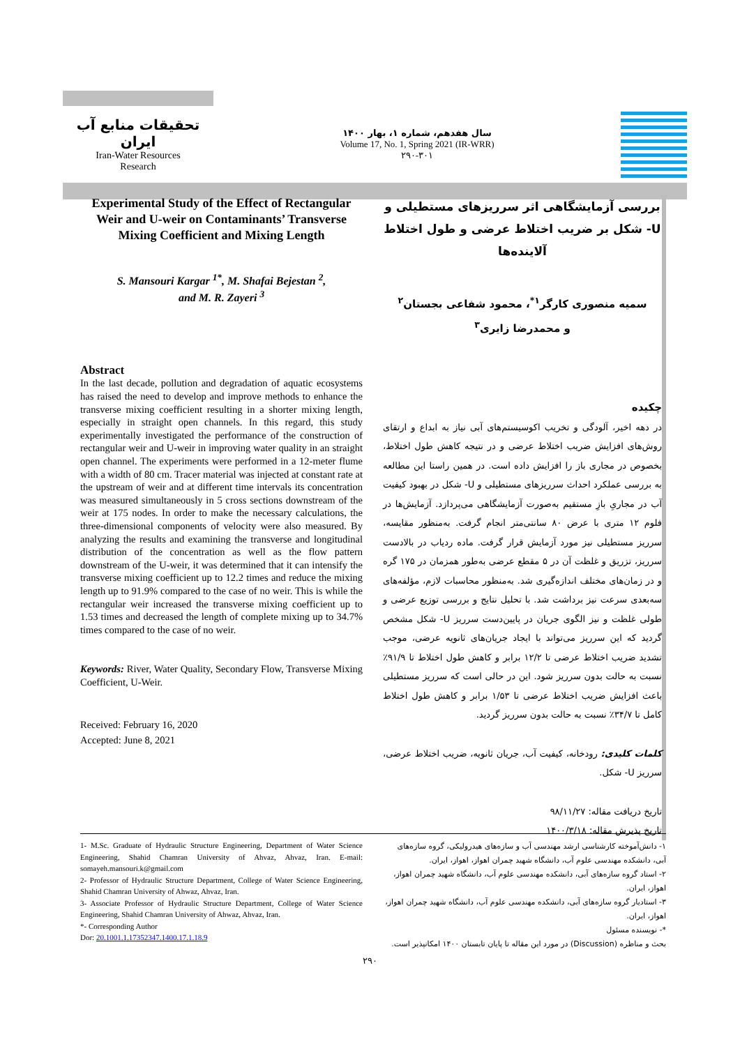تحقیقات منابع آب ایران
Iran-Water Resources
Research
سال هفدهم، شماره ۱، بهار ۱۴۰۰
Volume 17, No. 1, Spring 2021 (IR-WRR)
۲۹۰-۳۰۱
Experimental Study of the Effect of Rectangular Weir and U-weir on Contaminants’ Transverse Mixing Coefficient and Mixing Length
S. Mansouri Kargar <sup>1*</sup>, M. Shafai Bejestan <sup>2</sup>,
and M. R. Zayeri <sup>3</sup>
Abstract
In the last decade, pollution and degradation of aquatic ecosystems has raised the need to develop and improve methods to enhance the transverse mixing coefficient resulting in a shorter mixing length, especially in straight open channels. In this regard, this study experimentally investigated the performance of the construction of rectangular weir and U-weir in improving water quality in an straight open channel. The experiments were performed in a 12-meter flume with a width of 80 cm. Tracer material was injected at constant rate at the upstream of weir and at different time intervals its concentration was measured simultaneously in 5 cross sections downstream of the weir at 175 nodes. In order to make the necessary calculations, the three-dimensional components of velocity were also measured. By analyzing the results and examining the transverse and longitudinal distribution of the concentration as well as the flow pattern downstream of the U-weir, it was determined that it can intensify the transverse mixing coefficient up to 12.2 times and reduce the mixing length up to 91.9% compared to the case of no weir. This is while the rectangular weir increased the transverse mixing coefficient up to 1.53 times and decreased the length of complete mixing up to 34.7% times compared to the case of no weir.
Keywords: River, Water Quality, Secondary Flow, Transverse Mixing Coefficient, U-Weir.
Received: February 16, 2020
Accepted: June 8, 2021
بررسی آزمایشگاهی اثر سرریزهای مستطیلی و U- شکل بر ضریب اختلاط عرضی و طول اختلاط آلاینده‌ها
سمیه منصوری کارگر<sup>۱*</sup>، محمود شفاعی بجستان<sup>۲</sup>
و محمدرضا زایری<sup>۳</sup>
چکیده
در دهه اخیر، آلودگی و تخریب اکوسیستم‌های آبی نیاز به ابداع و ارتقای روش‌های افزایش ضریب اختلاط عرضی و در نتیجه کاهش طول اختلاط، بخصوص در مجاری باز را افزایش داده است. در همین راستا این مطالعه به بررسی عملکرد احداث سرریزهای مستطیلی و U- شکل در بهبود کیفیت آب در مجاریِ بازِ مستقیم به‌صورت آزمایشگاهی می‌پردازد. آزمایش‌ها در فلوم ۱۲ متری با عرض ۸۰ سانتی‌متر انجام گرفت. به‌منظور مقایسه، سرریز مستطیلی نیز مورد آزمایش قرار گرفت. ماده ردیاب در بالادست سرریز، تزریق و غلظت آن در ۵ مقطع عرضی به‌طور همزمان در ۱۷۵ گره و در زمان‌های مختلف اندازه‌گیری شد. به‌منظور محاسبات لازم، مؤلفه‌های سه‌بعدی سرعت نیز برداشت شد. با تحلیل نتایج و بررسی توزیع عرضی و طولی غلظت و نیز الگوی جریان در پایین‌دست سرریز U- شکل مشخص گردید که این سرریز می‌تواند با ایجاد جریان‌های ثانویه عرضی، موجب تشدید ضریب اختلاط عرضی تا ۱۲/۲ برابر و کاهش طول اختلاط تا ۹۱/۹٪ نسبت به حالت بدون سرریز شود. این در حالی است که سرریز مستطیلی باعث افزایش ضریب اختلاط عرضی تا ۱/۵۳ برابر و کاهش طول اختلاط کامل تا ۳۴/۷٪ نسبت به حالت بدون سرریز گردید.
کلمات کلیدی: رودخانه، کیفیت آب، جریان ثانویه، ضریب اختلاط عرضی، سرریز U- شکل.
تاریخ دریافت مقاله: ۹۸/۱۱/۲۷
تاریخ پذیرش مقاله: ۱۴۰۰/۳/۱۸
1- M.Sc. Graduate of Hydraulic Structure Engineering, Department of Water Science Engineering, Shahid Chamran University of Ahvaz, Ahvaz, Iran. E-mail: somayeh.mansouri.k@gmail.com
2- Professor of Hydraulic Structure Department, College of Water Science Engineering, Shahid Chamran University of Ahwaz, Ahvaz, Iran.
3- Associate Professor of Hydraulic Structure Department, College of Water Science Engineering, Shahid Chamran University of Ahwaz, Ahvaz, Iran.
*- Corresponding Author
Dor: 20.1001.1.17352347.1400.17.1.18.9
۱- دانش‌آموخته کارشناسی ارشد مهندسی آب و سازه‌های هیدرولیکی، گروه سازه‌های آبی، دانشکده مهندسی علوم آب، دانشگاه شهید چمران اهواز، اهواز، ایران.
۲- استاد گروه سازه‌های آبی، دانشکده مهندسی علوم آب، دانشگاه شهید چمران اهواز، اهواز، ایران.
۳- استادیار گروه سازه‌های آبی، دانشکده مهندسی علوم آب، دانشگاه شهید چمران اهواز، اهواز، ایران.
*- نویسنده مسئول
بحث و مناظره (Discussion) در مورد این مقاله تا پایان تابستان ۱۴۰۰ امکانپذیر است.
۲۹۰